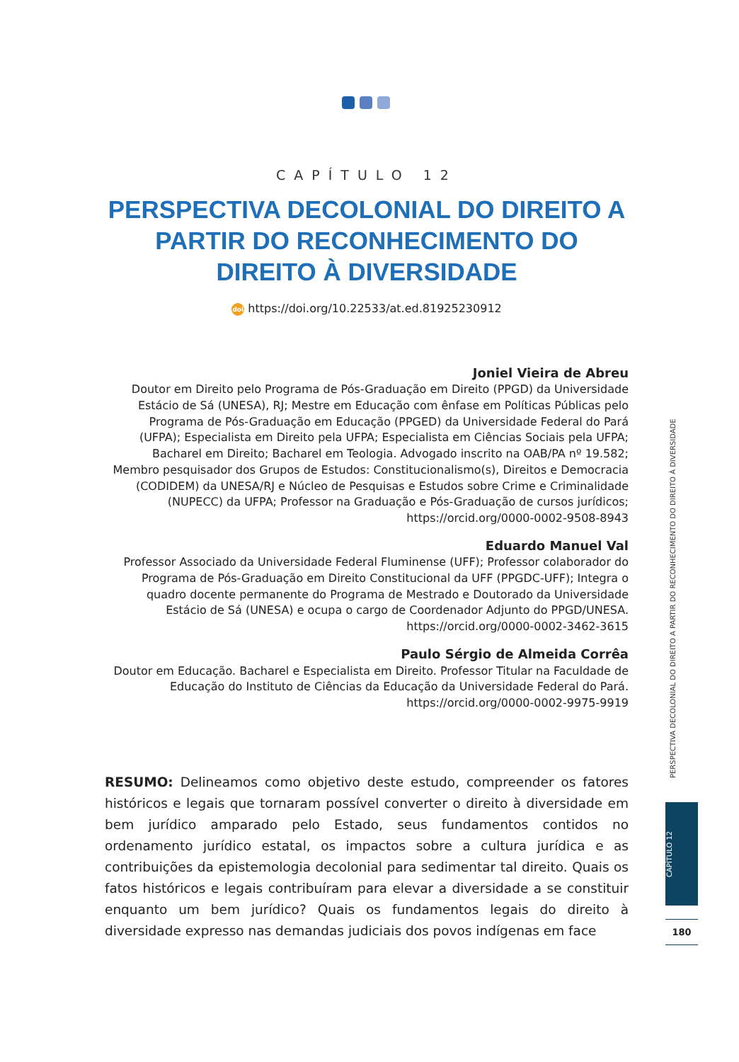CAPÍTULO 12
PERSPECTIVA DECOLONIAL DO DIREITO A PARTIR DO RECONHECIMENTO DO DIREITO À DIVERSIDADE
doi https://doi.org/10.22533/at.ed.81925230912
Joniel Vieira de Abreu
Doutor em Direito pelo Programa de Pós-Graduação em Direito (PPGD) da Universidade Estácio de Sá (UNESA), RJ; Mestre em Educação com ênfase em Políticas Públicas pelo Programa de Pós-Graduação em Educação (PPGED) da Universidade Federal do Pará (UFPA); Especialista em Direito pela UFPA; Especialista em Ciências Sociais pela UFPA; Bacharel em Direito; Bacharel em Teologia. Advogado inscrito na OAB/PA nº 19.582; Membro pesquisador dos Grupos de Estudos: Constitucionalismo(s), Direitos e Democracia (CODIDEM) da UNESA/RJ e Núcleo de Pesquisas e Estudos sobre Crime e Criminalidade (NUPECC) da UFPA; Professor na Graduação e Pós-Graduação de cursos jurídicos;
https://orcid.org/0000-0002-9508-8943
Eduardo Manuel Val
Professor Associado da Universidade Federal Fluminense (UFF); Professor colaborador do Programa de Pós-Graduação em Direito Constitucional da UFF (PPGDC-UFF); Integra o quadro docente permanente do Programa de Mestrado e Doutorado da Universidade Estácio de Sá (UNESA) e ocupa o cargo de Coordenador Adjunto do PPGD/UNESA.
https://orcid.org/0000-0002-3462-3615
Paulo Sérgio de Almeida Corrêa
Doutor em Educação. Bacharel e Especialista em Direito. Professor Titular na Faculdade de Educação do Instituto de Ciências da Educação da Universidade Federal do Pará.
https://orcid.org/0000-0002-9975-9919
RESUMO: Delineamos como objetivo deste estudo, compreender os fatores históricos e legais que tornaram possível converter o direito à diversidade em bem jurídico amparado pelo Estado, seus fundamentos contidos no ordenamento jurídico estatal, os impactos sobre a cultura jurídica e as contribuições da epistemologia decolonial para sedimentar tal direito. Quais os fatos históricos e legais contribuíram para elevar a diversidade a se constituir enquanto um bem jurídico? Quais os fundamentos legais do direito à diversidade expresso nas demandas judiciais dos povos indígenas em face
PERSPECTIVA DECOLONIAL DO DIREITO A PARTIR DO RECONHECIMENTO DO DIREITO À DIVERSIDADE
CAPÍTULO 12
180